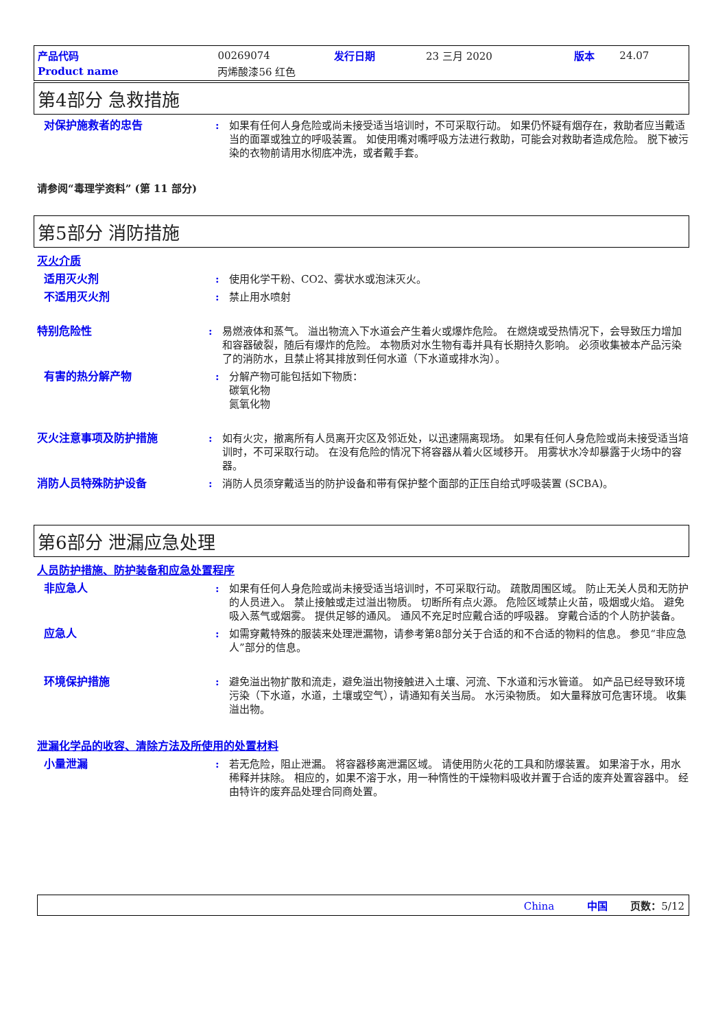| 产品代码 | 00269074 | 发行日期 | 23 三月 2020 | 版本 | 24.07 |
| Product name | 丙烯酸漆56 红色 | | | | |
第4部分 急救措施
对保护施救者的忠告 : 如果有任何人身危险或尚未接受适当培训时，不可采取行动。 如果仍怀疑有烟存在，救助者应当戴适当的面罩或独立的呼吸装置。 如使用嘴对嘴呼吸方法进行救助，可能会对救助者造成危险。 脱下被污染的衣物前请用水彻底冲洗，或者戴手套。
请参阅“毒理学资料” (第 11 部分)
第5部分 消防措施
灭火介质
适用灭火剂 : 使用化学干粉、CO2、雾状水或泡沫灭火。
不适用灭火剂 : 禁止用水喷射
特别危险性 : 易燃液体和蒸气。 溢出物流入下水道会产生着火或爆炸危险。 在燃烧或受热情况下，会导致压力增加和容器破裂，随后有爆炸的危险。 本物质对水生物有毒并具有长期持久影响。 必须收集被本产品污染了的消防水，且禁止将其排放到任何水道（下水道或排水沟）。
有害的热分解产物 : 分解产物可能包括如下物质：
碳氧化物
氮氧化物
灭火注意事项及防护措施 : 如有火灾，撤离所有人员离开灾区及邻近处，以迅速隔离现场。 如果有任何人身危险或尚未接受适当培训时，不可采取行动。 在没有危险的情况下将容器从着火区域移开。 用雾状水冷却暴露于火场中的容器。
消防人员特殊防护设备 : 消防人员须穿戴适当的防护设备和带有保护整个面部的正压自给式呼吸装置 (SCBA)。
第6部分 泄漏应急处理
人员防护措施、防护装备和应急处置程序
非应急人 : 如果有任何人身危险或尚未接受适当培训时，不可采取行动。 疏散周围区域。 防止无关人员和无防护的人员进入。 禁止接触或走过溢出物质。 切断所有点火源。 危险区域禁止火苗，吸烟或火焰。 避免吸入蒸气或烟雾。 提供足够的通风。 通风不充足时应戴合适的呼吸器。 穿戴合适的个人防护装备。
应急人 : 如需穿戴特殊的服装来处理泄漏物，请参考第8部分关于合适的和不合适的物料的信息。 参见“非应急人”部分的信息。
环境保护措施 : 避免溢出物扩散和流走，避免溢出物接触进入土壤、河流、下水道和污水管道。 如产品已经导致环境污染（下水道，水道，土壤或空气），请通知有关当局。 水污染物质。 如大量释放可危害环境。 收集溢出物。
泄漏化学品的收容、清除方法及所使用的处置材料
小量泄漏 : 若无危险，阻止泄漏。 将容器移离泄漏区域。 请使用防火花的工具和防爆装置。 如果溶于水，用水稀释并抹除。 相应的，如果不溶于水，用一种惰性的干燥物料吸收并置于合适的废弃处置容器中。 经由特许的废弃品处理合同商处置。
China 中国 页数：5/12